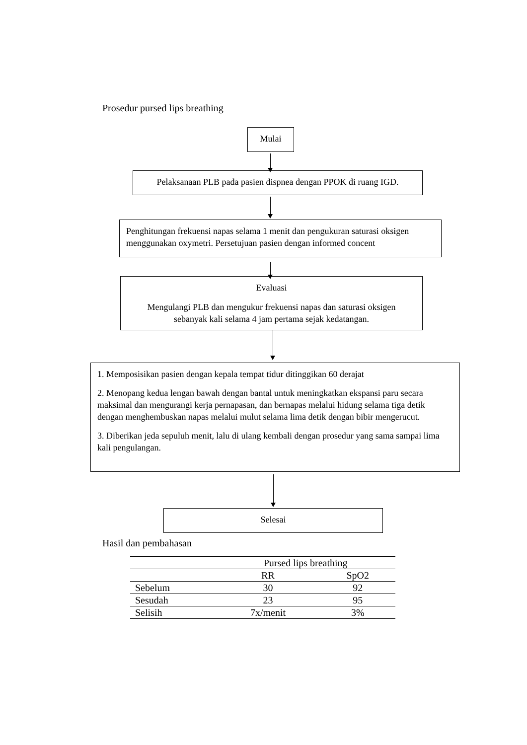Prosedur pursed lips breathing
Mulai
Pelaksanaan PLB pada pasien dispnea dengan PPOK di ruang IGD.
Penghitungan frekuensi napas selama 1 menit dan pengukuran saturasi oksigen menggunakan oxymetri. Persetujuan pasien dengan informed concent
Evaluasi
Mengulangi PLB dan mengukur frekuensi napas dan saturasi oksigen sebanyak kali selama 4 jam pertama sejak kedatangan.
1. Memposisikan pasien dengan kepala tempat tidur ditinggikan 60 derajat
2. Menopang kedua lengan bawah dengan bantal untuk meningkatkan ekspansi paru secara maksimal dan mengurangi kerja pernapasan, dan bernapas melalui hidung selama tiga detik dengan menghembuskan napas melalui mulut selama lima detik dengan bibir mengerucut.
3. Diberikan jeda sepuluh menit, lalu di ulang kembali dengan prosedur yang sama sampai lima kali pengulangan.
Selesai
Hasil dan pembahasan
| | Pursed lips breathing | |
| | RR | SpO2 |
| Sebelum | 30 | 92 |
| Sesudah | 23 | 95 |
| Selisih | 7x/menit | 3% |